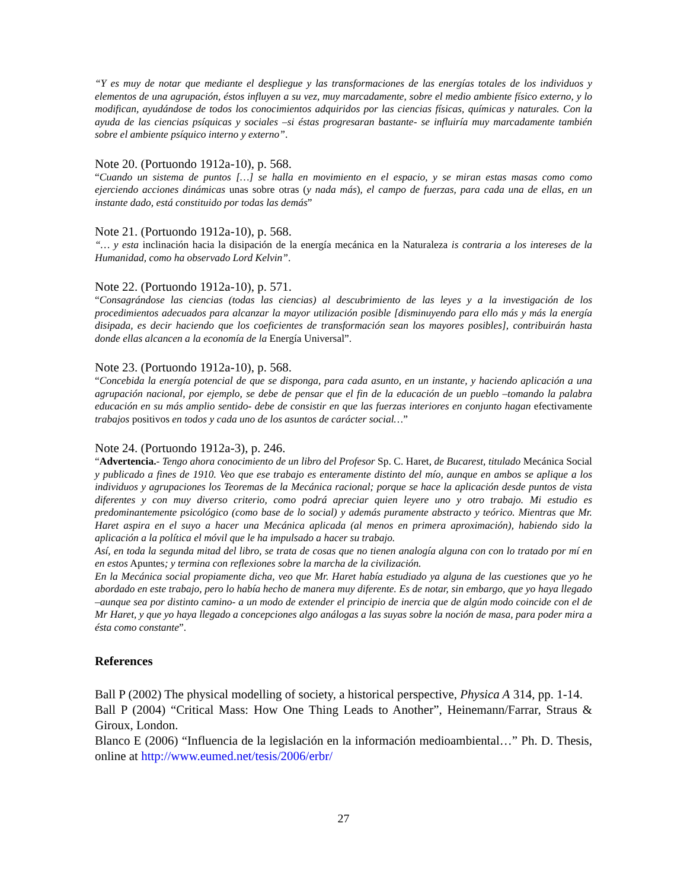“Y es muy de notar que mediante el despliegue y las transformaciones de las energías totales de los individuos y elementos de una agrupación, éstos influyen a su vez, muy marcadamente, sobre el medio ambiente físico externo, y lo modifican, ayudándose de todos los conocimientos adquiridos por las ciencias físicas, químicas y naturales. Con la ayuda de las ciencias psíquicas y sociales –si éstas progresaran bastante- se influiría muy marcadamente también sobre el ambiente psíquico interno y externo”.
Note 20. (Portuondo 1912a-10), p. 568.
“Cuando un sistema de puntos […] se halla en movimiento en el espacio, y se miran estas masas como como ejerciendo acciones dinámicas unas sobre otras (y nada más), el campo de fuerzas, para cada una de ellas, en un instante dado, está constituido por todas las demás”
Note 21. (Portuondo 1912a-10), p. 568.
“… y esta inclinación hacia la disipación de la energía mecánica en la Naturaleza is contraria a los intereses de la Humanidad, como ha observado Lord Kelvin”.
Note 22. (Portuondo 1912a-10), p. 571.
“Consagrándose las ciencias (todas las ciencias) al descubrimiento de las leyes y a la investigación de los procedimientos adecuados para alcanzar la mayor utilización posible [disminuyendo para ello más y más la energía disipada, es decir haciendo que los coeficientes de transformación sean los mayores posibles], contribuirán hasta donde ellas alcancen a la economía de la Energía Universal”.
Note 23. (Portuondo 1912a-10), p. 568.
“Concebida la energía potencial de que se disponga, para cada asunto, en un instante, y haciendo aplicación a una agrupación nacional, por ejemplo, se debe de pensar que el fin de la educación de un pueblo –tomando la palabra educación en su más amplio sentido- debe de consistir en que las fuerzas interiores en conjunto hagan efectivamente trabajos positivos en todos y cada uno de los asuntos de carácter social…”
Note 24. (Portuondo 1912a-3), p. 246.
“Advertencia.- Tengo ahora conocimiento de un libro del Profesor Sp. C. Haret, de Bucarest, titulado Mecánica Social y publicado a fines de 1910. Veo que ese trabajo es enteramente distinto del mío, aunque en ambos se aplique a los individuos y agrupaciones los Teoremas de la Mecánica racional; porque se hace la aplicación desde puntos de vista diferentes y con muy diverso criterio, como podrá apreciar quien leyere uno y otro trabajo. Mi estudio es predominantemente psicológico (como base de lo social) y además puramente abstracto y teórico. Mientras que Mr. Haret aspira en el suyo a hacer una Mecánica aplicada (al menos en primera aproximación), habiendo sido la aplicación a la política el móvil que le ha impulsado a hacer su trabajo.
Así, en toda la segunda mitad del libro, se trata de cosas que no tienen analogía alguna con con lo tratado por mí en en estos Apuntes; y termina con reflexiones sobre la marcha de la civilización.
En la Mecánica social propiamente dicha, veo que Mr. Haret había estudiado ya alguna de las cuestiones que yo he abordado en este trabajo, pero lo había hecho de manera muy diferente. Es de notar, sin embargo, que yo haya llegado –aunque sea por distinto camino- a un modo de extender el principio de inercia que de algún modo coincide con el de Mr Haret, y que yo haya llegado a concepciones algo análogas a las suyas sobre la noción de masa, para poder mira a ésta como constante”.
References
Ball P (2002) The physical modelling of society, a historical perspective, Physica A 314, pp. 1-14.
Ball P (2004) “Critical Mass: How One Thing Leads to Another”, Heinemann/Farrar, Straus & Giroux, London.
Blanco E (2006) “Influencia de la legislación en la información medioambiental…” Ph. D. Thesis, online at http://www.eumed.net/tesis/2006/erbr/
27